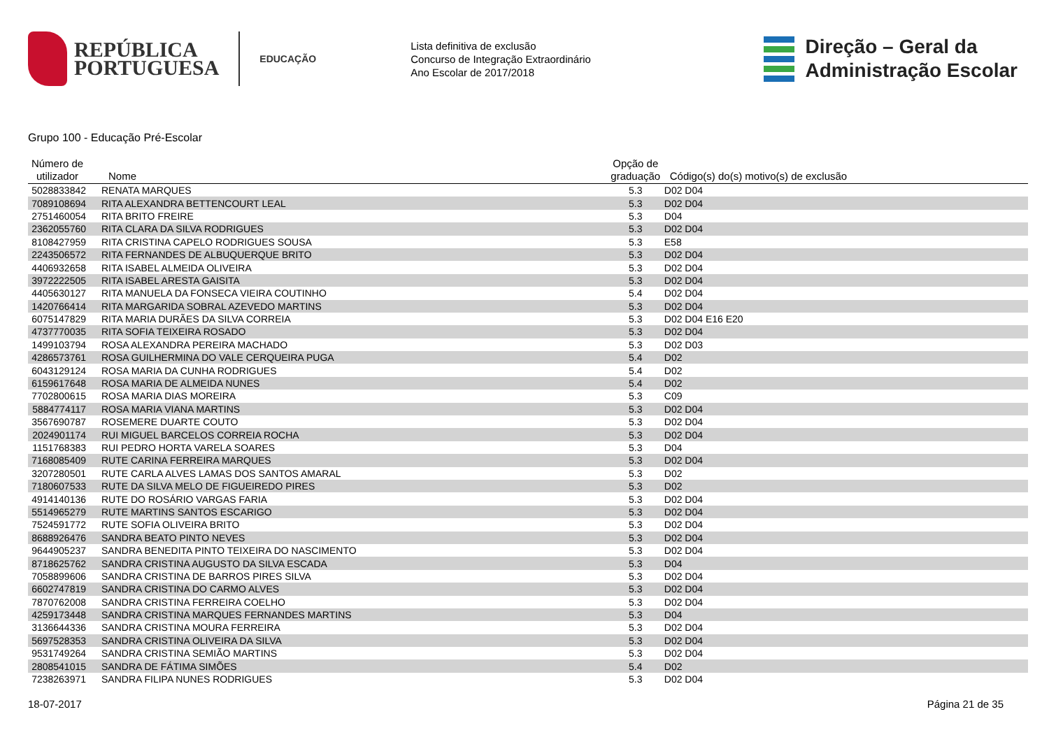REPÚBLICA
PORTUGUESA
EDUCAÇÃO
Lista definitiva de exclusão
Concurso de Integração Extraordinário
Ano Escolar de 2017/2018
Direção – Geral da
Administração Escolar
Grupo 100 - Educação Pré-Escolar
| Número de utilizador | Nome | Opção de graduação | Código(s) do(s) motivo(s) de exclusão |
| --- | --- | --- | --- |
| 5028833842 | RENATA MARQUES | 5.3 | D02 D04 |
| 7089108694 | RITA ALEXANDRA BETTENCOURT LEAL | 5.3 | D02 D04 |
| 2751460054 | RITA BRITO FREIRE | 5.3 | D04 |
| 2362055760 | RITA CLARA DA SILVA RODRIGUES | 5.3 | D02 D04 |
| 8108427959 | RITA CRISTINA CAPELO RODRIGUES SOUSA | 5.3 | E58 |
| 2243506572 | RITA FERNANDES DE ALBUQUERQUE BRITO | 5.3 | D02 D04 |
| 4406932658 | RITA ISABEL ALMEIDA OLIVEIRA | 5.3 | D02 D04 |
| 3972222505 | RITA ISABEL ARESTA GAISITA | 5.3 | D02 D04 |
| 4405630127 | RITA MANUELA DA FONSECA VIEIRA COUTINHO | 5.4 | D02 D04 |
| 1420766414 | RITA MARGARIDA SOBRAL AZEVEDO MARTINS | 5.3 | D02 D04 |
| 6075147829 | RITA MARIA DURÃES DA SILVA CORREIA | 5.3 | D02 D04 E16 E20 |
| 4737770035 | RITA SOFIA TEIXEIRA ROSADO | 5.3 | D02 D04 |
| 1499103794 | ROSA ALEXANDRA PEREIRA MACHADO | 5.3 | D02 D03 |
| 4286573761 | ROSA GUILHERMINA DO VALE CERQUEIRA PUGA | 5.4 | D02 |
| 6043129124 | ROSA MARIA DA CUNHA RODRIGUES | 5.4 | D02 |
| 6159617648 | ROSA MARIA DE ALMEIDA NUNES | 5.4 | D02 |
| 7702800615 | ROSA MARIA DIAS MOREIRA | 5.3 | C09 |
| 5884774117 | ROSA MARIA VIANA MARTINS | 5.3 | D02 D04 |
| 3567690787 | ROSEMERE DUARTE COUTO | 5.3 | D02 D04 |
| 2024901174 | RUI MIGUEL BARCELOS CORREIA ROCHA | 5.3 | D02 D04 |
| 1151768383 | RUI PEDRO HORTA VARELA SOARES | 5.3 | D04 |
| 7168085409 | RUTE CARINA FERREIRA MARQUES | 5.3 | D02 D04 |
| 3207280501 | RUTE CARLA ALVES LAMAS DOS SANTOS AMARAL | 5.3 | D02 |
| 7180607533 | RUTE DA SILVA MELO DE FIGUEIREDO PIRES | 5.3 | D02 |
| 4914140136 | RUTE DO ROSÁRIO VARGAS FARIA | 5.3 | D02 D04 |
| 5514965279 | RUTE MARTINS SANTOS ESCARIGO | 5.3 | D02 D04 |
| 7524591772 | RUTE SOFIA OLIVEIRA BRITO | 5.3 | D02 D04 |
| 8688926476 | SANDRA BEATO PINTO NEVES | 5.3 | D02 D04 |
| 9644905237 | SANDRA BENEDITA PINTO TEIXEIRA DO NASCIMENTO | 5.3 | D02 D04 |
| 8718625762 | SANDRA CRISTINA AUGUSTO DA SILVA ESCADA | 5.3 | D04 |
| 7058899606 | SANDRA CRISTINA DE BARROS PIRES SILVA | 5.3 | D02 D04 |
| 6602747819 | SANDRA CRISTINA DO CARMO ALVES | 5.3 | D02 D04 |
| 7870762008 | SANDRA CRISTINA FERREIRA COELHO | 5.3 | D02 D04 |
| 4259173448 | SANDRA CRISTINA MARQUES FERNANDES MARTINS | 5.3 | D04 |
| 3136644336 | SANDRA CRISTINA MOURA FERREIRA | 5.3 | D02 D04 |
| 5697528353 | SANDRA CRISTINA OLIVEIRA DA SILVA | 5.3 | D02 D04 |
| 9531749264 | SANDRA CRISTINA SEMIÃO MARTINS | 5.3 | D02 D04 |
| 2808541015 | SANDRA DE FÁTIMA SIMÕES | 5.4 | D02 |
| 7238263971 | SANDRA FILIPA NUNES RODRIGUES | 5.3 | D02 D04 |
18-07-2017 Página 21 de 35